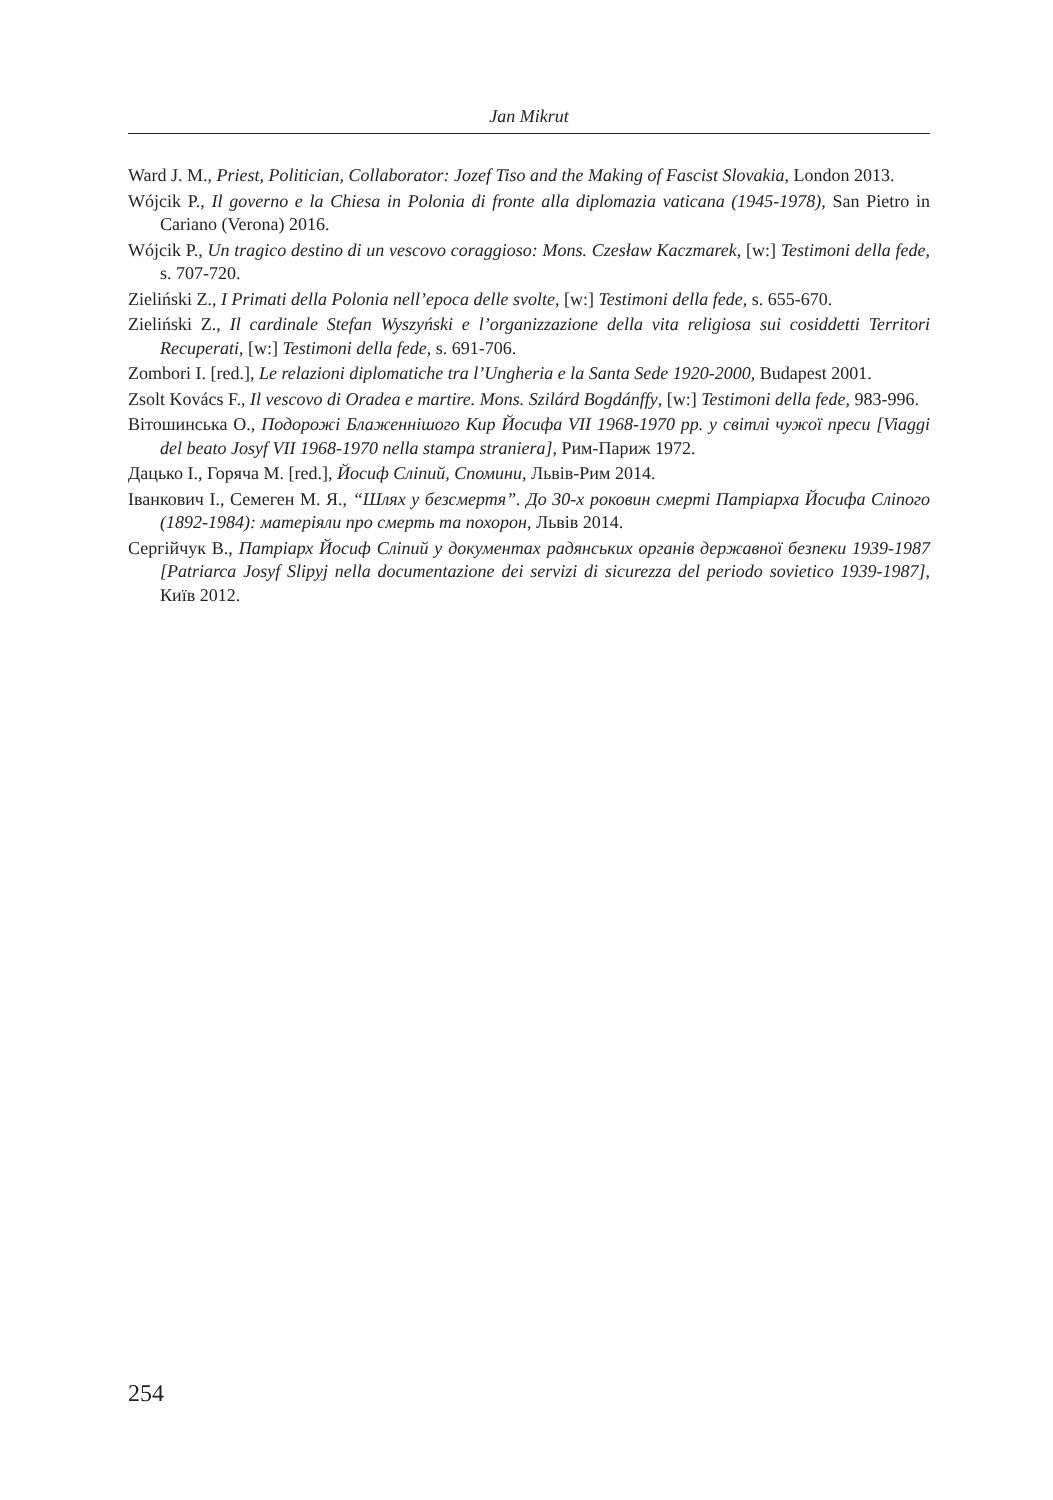Jan Mikrut
Ward J. M., Priest, Politician, Collaborator: Jozef Tiso and the Making of Fascist Slovakia, London 2013.
Wójcik P., Il governo e la Chiesa in Polonia di fronte alla diplomazia vaticana (1945-1978), San Pietro in Cariano (Verona) 2016.
Wójcik P., Un tragico destino di un vescovo coraggioso: Mons. Czesław Kaczmarek, [w:] Testimoni della fede, s. 707-720.
Zieliński Z., I Primati della Polonia nell’epoca delle svolte, [w:] Testimoni della fede, s. 655-670.
Zieliński Z., Il cardinale Stefan Wyszyński e l’organizzazione della vita religiosa sui cosiddetti Territori Recuperati, [w:] Testimoni della fede, s. 691-706.
Zombori I. [red.], Le relazioni diplomatiche tra l’Ungheria e la Santa Sede 1920-2000, Budapest 2001.
Zsolt Kovács F., Il vescovo di Oradea e martire. Mons. Szilárd Bogdánffy, [w:] Testimoni della fede, 983-996.
Вітошинська О., Подорожі Блаженнішого Кир Йосифа VII 1968-1970 рр. у світлі чужої преси [Viaggi del beato Josyf VII 1968-1970 nella stampa straniera], Рим-Париж 1972.
Дацько І., Горяча М. [red.], Йосиф Сліпий, Спомини, Львів-Рим 2014.
Іванкович І., Семеген М. Я., “Шлях у безсмертя”. До 30-х роковин смерті Патріарха Йосифа Сліпого (1892-1984): матеріяли про смерть та похорон, Львів 2014.
Сергійчук В., Патріарх Йосиф Сліпий у документах радянських органів державної безпеки 1939-1987 [Patriarca Josyf Slipyj nella documentazione dei servizi di sicurezza del periodo sovietico 1939-1987], Київ 2012.
254